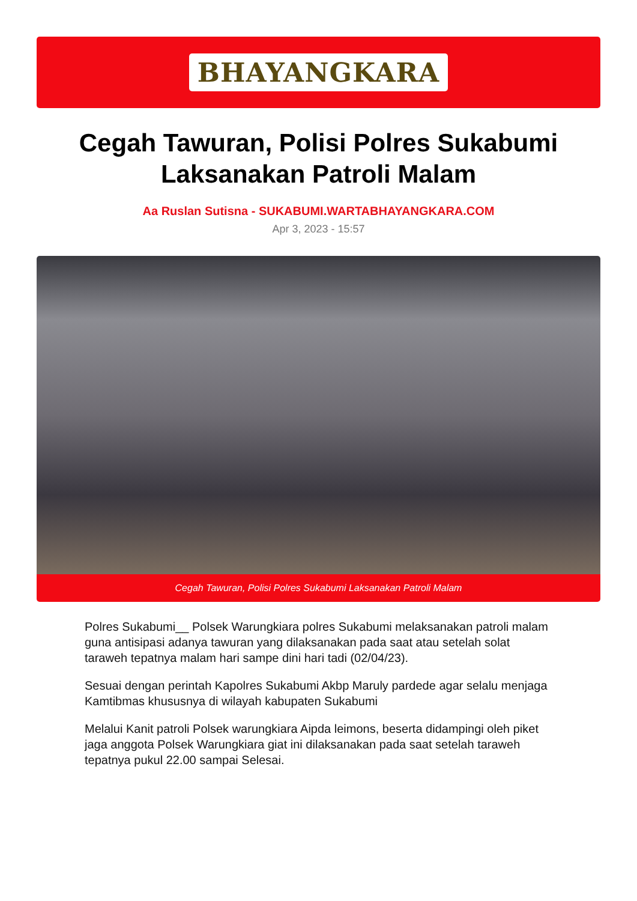BHAYANGKARA
Cegah Tawuran, Polisi Polres Sukabumi Laksanakan Patroli Malam
Aa Ruslan Sutisna - SUKABUMI.WARTABHAYANGKARA.COM
Apr 3, 2023 - 15:57
Cegah Tawuran, Polisi Polres Sukabumi Laksanakan Patroli Malam
Polres Sukabumi__ Polsek Warungkiara polres Sukabumi melaksanakan patroli malam guna antisipasi adanya tawuran yang dilaksanakan pada saat atau setelah solat taraweh tepatnya malam hari sampe dini hari tadi (02/04/23).
Sesuai dengan perintah Kapolres Sukabumi Akbp Maruly pardede agar selalu menjaga Kamtibmas khususnya di wilayah kabupaten Sukabumi
Melalui Kanit patroli Polsek warungkiara Aipda leimons, beserta didampingi oleh piket jaga anggota Polsek Warungkiara giat ini dilaksanakan pada saat setelah taraweh tepatnya pukul 22.00 sampai Selesai.